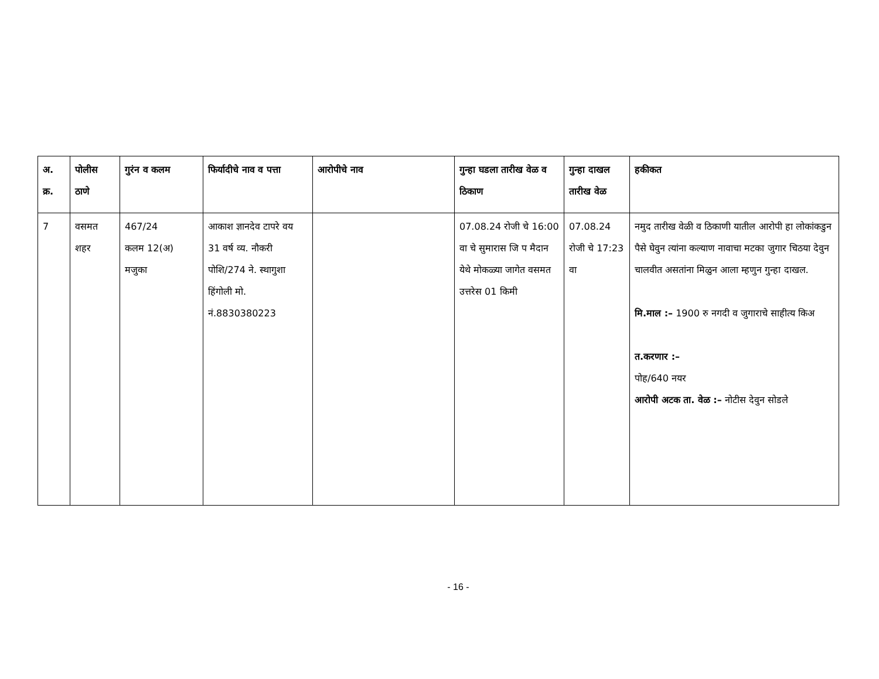| अ. क्र. | पोलीस ठाणे | गुरंन व कलम | फिर्यादीचे नाव व पत्ता | आरोपीचे नाव | गुन्हा घडला तारीख वेळ व ठिकाण | गुन्हा दाखल तारीख वेळ | हकीकत |
| --- | --- | --- | --- | --- | --- | --- | --- |
| 7 | वसमत शहर | 467/24 कलम 12(अ) मजुका | आकाश ज्ञानदेव टापरे वय 31 वर्ष व्य. नौकरी पोशि/274 ने. स्थागुशा हिंगोली मो. नं.8830380223 | | 07.08.24 रोजी चे 16:00 वा चे सुमारास जि प मैदान येथे मोकळ्या जागेत वसमत उत्तरेस 01 किमी | 07.08.24 रोजी चे 17:23 वा | नमुद तारीख वेळी व ठिकाणी यातील आरोपी हा लोकांकडुन पैसे घेवुन त्यांना कल्याण नावाचा मटका जुगार चिठया देवुन चालवीत असतांना मिळुन आला म्हणुन गुन्हा दाखल. मि.माल :– 1900 रु नगदी व जुगाराचे साहीत्य किअ त.करणार :– पोह/640 नयर आरोपी अटक ता. वेळ :– नोटीस देवुन सोडले |
- 16 -